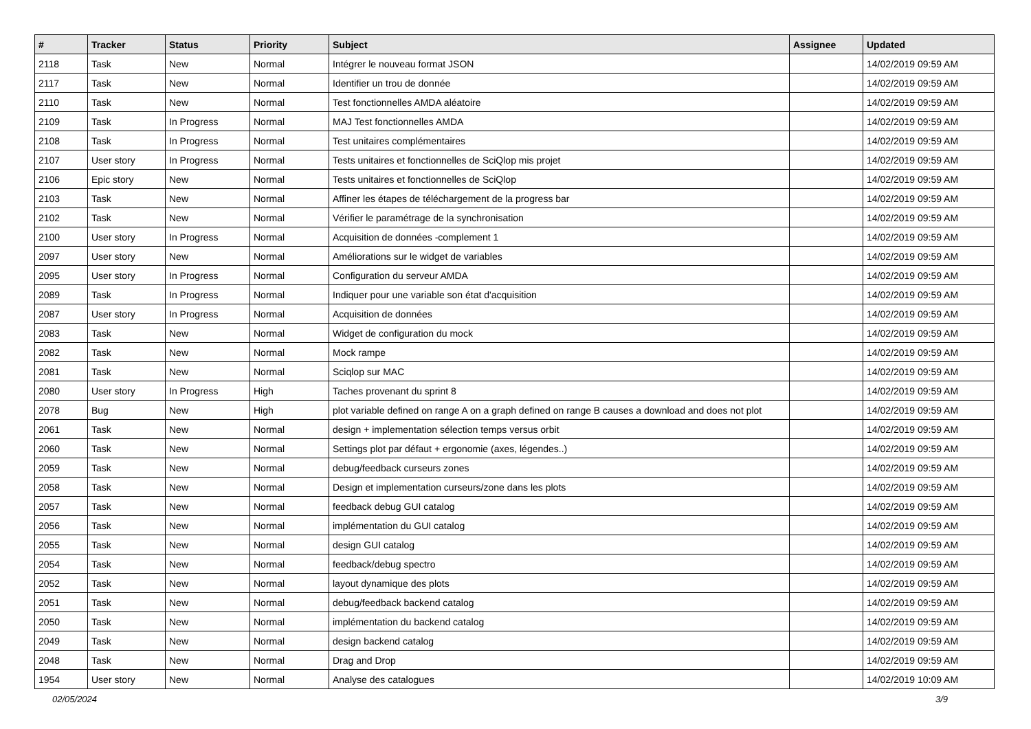| # | Tracker | Status | Priority | Subject | Assignee | Updated |
| --- | --- | --- | --- | --- | --- | --- |
| 2118 | Task | New | Normal | Intégrer le nouveau format JSON | | 14/02/2019 09:59 AM |
| 2117 | Task | New | Normal | Identifier un trou de donnée | | 14/02/2019 09:59 AM |
| 2110 | Task | New | Normal | Test fonctionnelles AMDA aléatoire | | 14/02/2019 09:59 AM |
| 2109 | Task | In Progress | Normal | MAJ Test fonctionnelles AMDA | | 14/02/2019 09:59 AM |
| 2108 | Task | In Progress | Normal | Test unitaires complémentaires | | 14/02/2019 09:59 AM |
| 2107 | User story | In Progress | Normal | Tests unitaires et fonctionnelles de SciQlop mis projet | | 14/02/2019 09:59 AM |
| 2106 | Epic story | New | Normal | Tests unitaires et fonctionnelles de SciQlop | | 14/02/2019 09:59 AM |
| 2103 | Task | New | Normal | Affiner les étapes de téléchargement de la progress bar | | 14/02/2019 09:59 AM |
| 2102 | Task | New | Normal | Vérifier le paramétrage de la synchronisation | | 14/02/2019 09:59 AM |
| 2100 | User story | In Progress | Normal | Acquisition de données -complement 1 | | 14/02/2019 09:59 AM |
| 2097 | User story | New | Normal | Améliorations sur le widget de variables | | 14/02/2019 09:59 AM |
| 2095 | User story | In Progress | Normal | Configuration du serveur AMDA | | 14/02/2019 09:59 AM |
| 2089 | Task | In Progress | Normal | Indiquer pour une variable son état d'acquisition | | 14/02/2019 09:59 AM |
| 2087 | User story | In Progress | Normal | Acquisition de données | | 14/02/2019 09:59 AM |
| 2083 | Task | New | Normal | Widget de configuration du mock | | 14/02/2019 09:59 AM |
| 2082 | Task | New | Normal | Mock rampe | | 14/02/2019 09:59 AM |
| 2081 | Task | New | Normal | Sciqlop sur MAC | | 14/02/2019 09:59 AM |
| 2080 | User story | In Progress | High | Taches provenant du sprint 8 | | 14/02/2019 09:59 AM |
| 2078 | Bug | New | High | plot variable defined on range A on a graph defined on range B causes a download and does not plot | | 14/02/2019 09:59 AM |
| 2061 | Task | New | Normal | design + implementation sélection temps versus orbit | | 14/02/2019 09:59 AM |
| 2060 | Task | New | Normal | Settings plot par défaut + ergonomie (axes, légendes..) | | 14/02/2019 09:59 AM |
| 2059 | Task | New | Normal | debug/feedback curseurs zones | | 14/02/2019 09:59 AM |
| 2058 | Task | New | Normal | Design et implementation curseurs/zone dans les plots | | 14/02/2019 09:59 AM |
| 2057 | Task | New | Normal | feedback debug GUI catalog | | 14/02/2019 09:59 AM |
| 2056 | Task | New | Normal | implémentation du GUI catalog | | 14/02/2019 09:59 AM |
| 2055 | Task | New | Normal | design GUI catalog | | 14/02/2019 09:59 AM |
| 2054 | Task | New | Normal | feedback/debug spectro | | 14/02/2019 09:59 AM |
| 2052 | Task | New | Normal | layout dynamique des plots | | 14/02/2019 09:59 AM |
| 2051 | Task | New | Normal | debug/feedback backend catalog | | 14/02/2019 09:59 AM |
| 2050 | Task | New | Normal | implémentation du backend catalog | | 14/02/2019 09:59 AM |
| 2049 | Task | New | Normal | design backend catalog | | 14/02/2019 09:59 AM |
| 2048 | Task | New | Normal | Drag and Drop | | 14/02/2019 09:59 AM |
| 1954 | User story | New | Normal | Analyse des catalogues | | 14/02/2019 10:09 AM |
02/05/2024 3/9